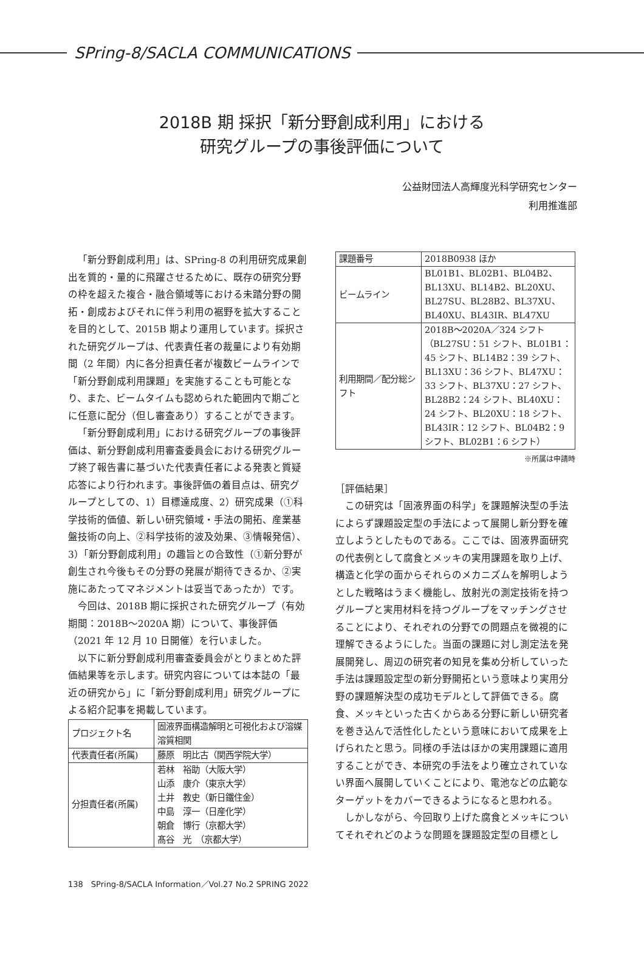SPring-8/SACLA COMMUNICATIONS
2018B 期 採択「新分野創成利用」における
研究グループの事後評価について
公益財団法人高輝度光科学研究センター
利用推進部
「新分野創成利用」は、SPring-8 の利用研究成果創出を質的・量的に飛躍させるために、既存の研究分野の枠を超えた複合・融合領域等における未踏分野の開拓・創成およびそれに伴う利用の裾野を拡大することを目的として、2015B 期より運用しています。採択された研究グループは、代表責任者の裁量により有効期間（2 年間）内に各分担責任者が複数ビームラインで「新分野創成利用課題」を実施することも可能となり、また、ビームタイムも認められた範囲内で期ごとに任意に配分（但し審査あり）することができます。
「新分野創成利用」における研究グループの事後評価は、新分野創成利用審査委員会における研究グループ終了報告書に基づいた代表責任者による発表と質疑応答により行われます。事後評価の着目点は、研究グループとしての、1）目標達成度、2）研究成果（①科学技術的価値、新しい研究領域・手法の開拓、産業基盤技術の向上、②科学技術的波及効果、③情報発信）、3）「新分野創成利用」の趣旨との合致性（①新分野が創生され今後もその分野の発展が期待できるか、②実施にあたってマネジメントは妥当であったか）です。
今回は、2018B 期に採択された研究グループ（有効期間：2018B〜2020A 期）について、事後評価（2021 年 12 月 10 日開催）を行いました。
以下に新分野創成利用審査委員会がとりまとめた評価結果等を示します。研究内容については本誌の「最近の研究から」に「新分野創成利用」研究グループによる紹介記事を掲載しています。
| プロジェクト名 | 固液界面構造解明と可視化および溶媒溶質相関 |
| 代表責任者(所属) | 藤原 明比古（関西学院大学） |
| 分担責任者(所属) | 若林 裕助（大阪大学） 山添 康介（東京大学） 土井 教史（新日鐵住金） 中島 淳一（日産化学） 朝倉 博行（京都大学） 髙谷 光 （京都大学） |
| 課題番号 | 2018B0938 ほか |
| ビームライン | BL01B1、BL02B1、BL04B2、BL13XU、BL14B2、BL20XU、BL27SU、BL28B2、BL37XU、BL40XU、BL43IR、BL47XU |
| 利用期間／配分総シフト | 2018B〜2020A／324 シフト（BL27SU：51 シフト、BL01B1：45 シフト、BL14B2：39 シフト、BL13XU：36 シフト、BL47XU：33 シフト、BL37XU：27 シフト、BL28B2：24 シフト、BL40XU：24 シフト、BL20XU：18 シフト、BL43IR：12 シフト、BL04B2：9 シフト、BL02B1：6 シフト） |
※所属は申請時
［評価結果］
この研究は「固液界面の科学」を課題解決型の手法によらず課題設定型の手法によって展開し新分野を確立しようとしたものである。ここでは、固液界面研究の代表例として腐食とメッキの実用課題を取り上げ、構造と化学の面からそれらのメカニズムを解明しようとした戦略はうまく機能し、放射光の測定技術を持つグループと実用材料を持つグループをマッチングさせることにより、それぞれの分野での問題点を微視的に理解できるようにした。当面の課題に対し測定法を発展開発し、周辺の研究者の知見を集め分析していった手法は課題設定型の新分野開拓という意味より実用分野の課題解決型の成功モデルとして評価できる。腐食、メッキといった古くからある分野に新しい研究者を巻き込んで活性化したという意味において成果を上げられたと思う。同様の手法はほかの実用課題に適用することができ、本研究の手法をより確立されていない界面へ展開していくことにより、電池などの広範なターゲットをカバーできるようになると思われる。
しかしながら、今回取り上げた腐食とメッキについてそれぞれどのような問題を課題設定型の目標とし
138　SPring-8/SACLA Information／Vol.27 No.2 SPRING 2022